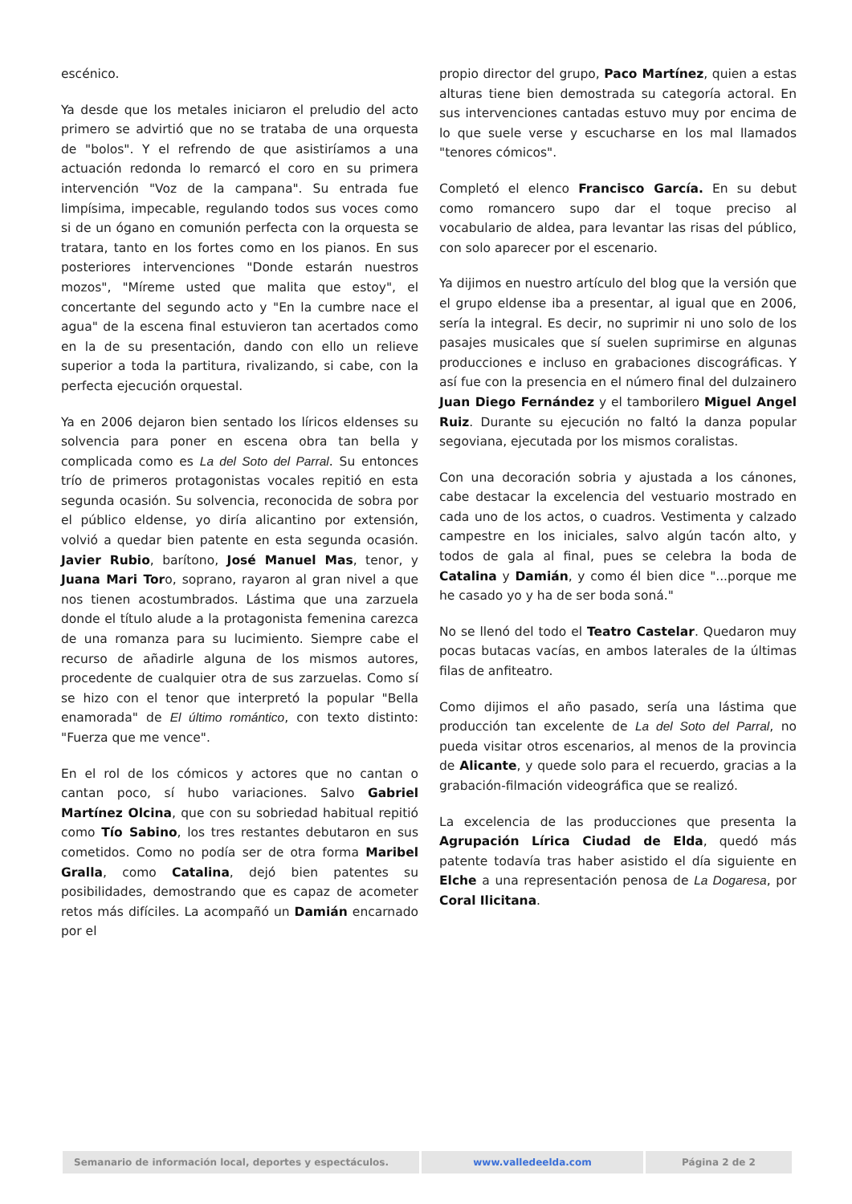escénico.
Ya desde que los metales iniciaron el preludio del acto primero se advirtió que no se trataba de una orquesta de "bolos". Y el refrendo de que asistiríamos a una actuación redonda lo remarcó el coro en su primera intervención "Voz de la campana". Su entrada fue limpísima, impecable, regulando todos sus voces como si de un ógano en comunión perfecta con la orquesta se tratara, tanto en los fortes como en los pianos. En sus posteriores intervenciones "Donde estarán nuestros mozos", "Míreme usted que malita que estoy", el concertante del segundo acto y "En la cumbre nace el agua" de la escena final estuvieron tan acertados como en la de su presentación, dando con ello un relieve superior a toda la partitura, rivalizando, si cabe, con la perfecta ejecución orquestal.
Ya en 2006 dejaron bien sentado los líricos eldenses su solvencia para poner en escena obra tan bella y complicada como es La del Soto del Parral. Su entonces trío de primeros protagonistas vocales repitió en esta segunda ocasión. Su solvencia, reconocida de sobra por el público eldense, yo diría alicantino por extensión, volvió a quedar bien patente en esta segunda ocasión. Javier Rubio, barítono, José Manuel Mas, tenor, y Juana Mari Toro, soprano, rayaron al gran nivel a que nos tienen acostumbrados. Lástima que una zarzuela donde el título alude a la protagonista femenina carezca de una romanza para su lucimiento. Siempre cabe el recurso de añadirle alguna de los mismos autores, procedente de cualquier otra de sus zarzuelas. Como sí se hizo con el tenor que interpretó la popular "Bella enamorada" de El último romántico, con texto distinto: "Fuerza que me vence".
En el rol de los cómicos y actores que no cantan o cantan poco, sí hubo variaciones. Salvo Gabriel Martínez Olcina, que con su sobriedad habitual repitió como Tío Sabino, los tres restantes debutaron en sus cometidos. Como no podía ser de otra forma Maribel Gralla, como Catalina, dejó bien patentes su posibilidades, demostrando que es capaz de acometer retos más difíciles. La acompañó un Damián encarnado por el
propio director del grupo, Paco Martínez, quien a estas alturas tiene bien demostrada su categoría actoral. En sus intervenciones cantadas estuvo muy por encima de lo que suele verse y escucharse en los mal llamados "tenores cómicos".
Completó el elenco Francisco García. En su debut como romancero supo dar el toque preciso al vocabulario de aldea, para levantar las risas del público, con solo aparecer por el escenario.
Ya dijimos en nuestro artículo del blog que la versión que el grupo eldense iba a presentar, al igual que en 2006, sería la integral. Es decir, no suprimir ni uno solo de los pasajes musicales que sí suelen suprimirse en algunas producciones e incluso en grabaciones discográficas. Y así fue con la presencia en el número final del dulzainero Juan Diego Fernández y el tamborilero Miguel Angel Ruiz. Durante su ejecución no faltó la danza popular segoviana, ejecutada por los mismos coralistas.
Con una decoración sobria y ajustada a los cánones, cabe destacar la excelencia del vestuario mostrado en cada uno de los actos, o cuadros. Vestimenta y calzado campestre en los iniciales, salvo algún tacón alto, y todos de gala al final, pues se celebra la boda de Catalina y Damián, y como él bien dice "...porque me he casado yo y ha de ser boda soná."
No se llenó del todo el Teatro Castelar. Quedaron muy pocas butacas vacías, en ambos laterales de la últimas filas de anfiteatro.
Como dijimos el año pasado, sería una lástima que producción tan excelente de La del Soto del Parral, no pueda visitar otros escenarios, al menos de la provincia de Alicante, y quede solo para el recuerdo, gracias a la grabación-filmación videográfica que se realizó.
La excelencia de las producciones que presenta la Agrupación Lírica Ciudad de Elda, quedó más patente todavía tras haber asistido el día siguiente en Elche a una representación penosa de La Dogaresa, por Coral Ilicitana.
Semanario de información local, deportes y espectáculos. www.valledeelda.com Página 2 de 2